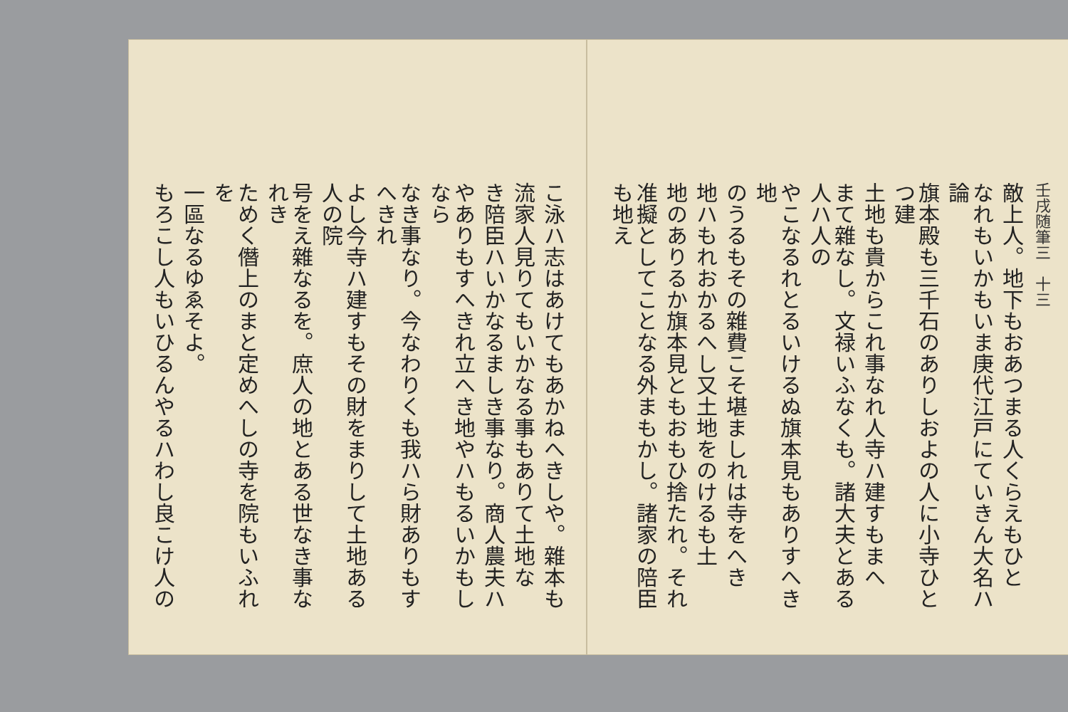こ泳ハ志はあけてもあかねへきしや。雜本も
流家人見りてもいかなる事もありて土地な
き陪臣ハいかなるましき事なり。商人農夫ハ
やありもすへきれ立へき地やハもるいかもしなら
なき事なり。今なわりくも我ハら財ありもすへきれ
よし今寺ハ建すもその財をまりして土地ある人の院
号をえ雜なるを。庶人の地とある世なき事なれき
ためく僭上のまと定めへしの寺を院もいふれを
一區なるゆゑそよ。
もろこし人もいひるんやるハわし良こけ人の
壬戌随筆三　十三
敵上人。地下もおあつまる人くらえもひと
なれもいかもいま庚代江戸にていきん大名ハ論
旗本殿も三千石のありしおよの人に小寺ひとつ建
土地も貴からこれ事なれ人寺ハ建すもまへ
まて雜なし。文禄いふなくも。諸大夫とある人ハ人の
やこなるれとるいけるぬ旗本見もありすへき地
のうるもその雜費こそ堪ましれは寺をへき
地ハもれおかるへし又土地をのけるも土
地のありるか旗本見ともおもひ捨たれ。それ
准擬としてことなる外まもかし。諸家の陪臣も地え